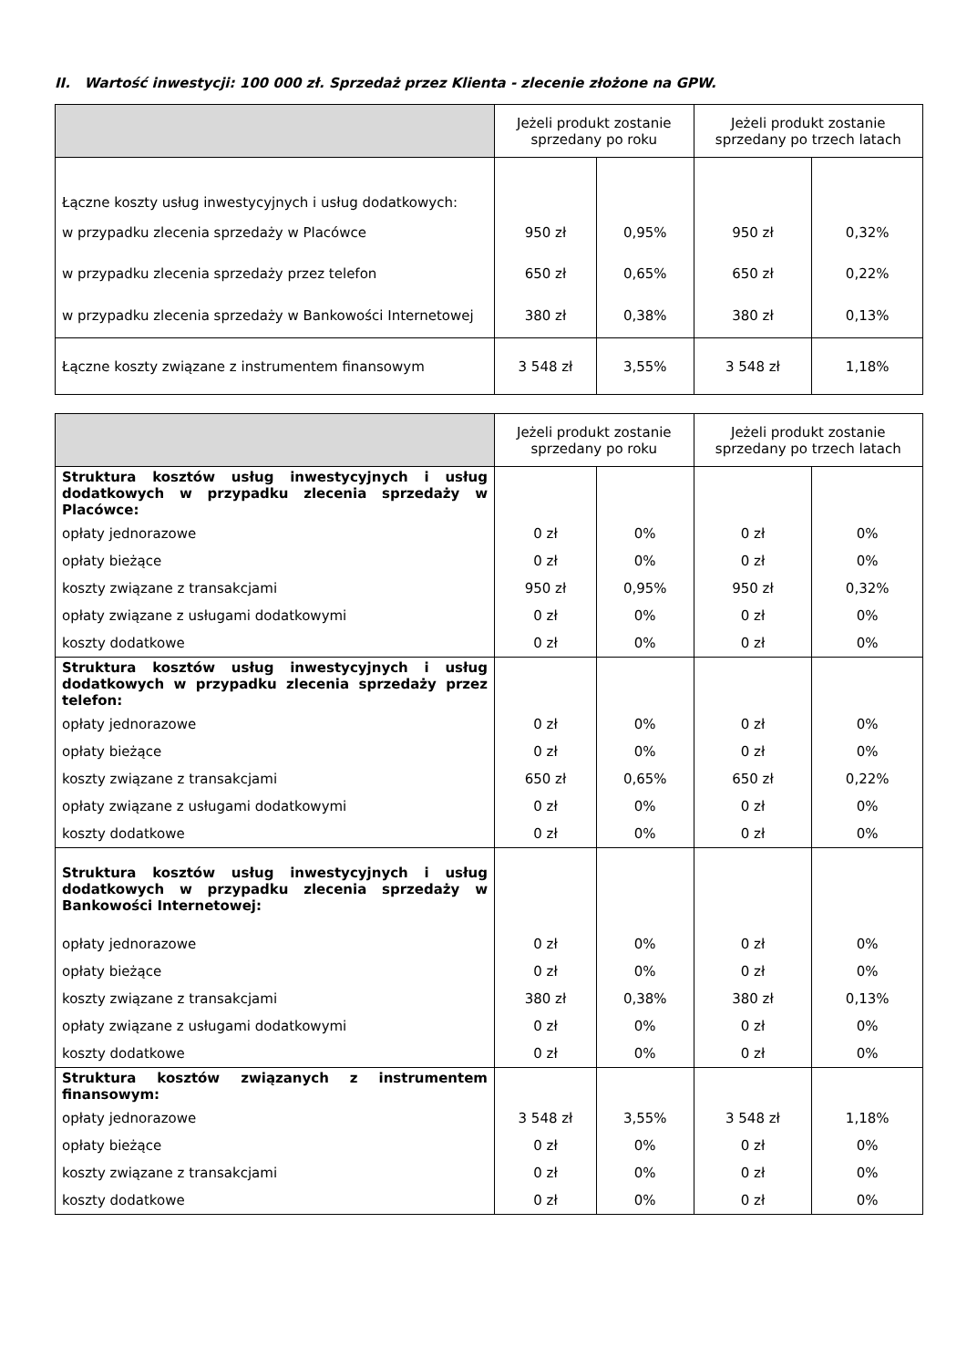II. Wartość inwestycji: 100 000 zł. Sprzedaż przez Klienta - zlecenie złożone na GPW.
| | Jeżeli produkt zostanie sprzedany po roku | | Jeżeli produkt zostanie sprzedany po trzech latach | |
| --- | --- | --- | --- | --- |
| Łączne koszty usług inwestycyjnych i usług dodatkowych: | | | | |
| w przypadku zlecenia sprzedaży w Placówce | 950 zł | 0,95% | 950 zł | 0,32% |
| w przypadku zlecenia sprzedaży przez telefon | 650 zł | 0,65% | 650 zł | 0,22% |
| w przypadku zlecenia sprzedaży w Bankowości Internetowej | 380 zł | 0,38% | 380 zł | 0,13% |
| Łączne koszty związane z instrumentem finansowym | 3 548 zł | 3,55% | 3 548 zł | 1,18% |
| | Jeżeli produkt zostanie sprzedany po roku | | Jeżeli produkt zostanie sprzedany po trzech latach | |
| --- | --- | --- | --- | --- |
| Struktura kosztów usług inwestycyjnych i usług dodatkowych w przypadku zlecenia sprzedaży w Placówce: | | | | |
| opłaty jednorazowe | 0 zł | 0% | 0 zł | 0% |
| opłaty bieżące | 0 zł | 0% | 0 zł | 0% |
| koszty związane z transakcjami | 950 zł | 0,95% | 950 zł | 0,32% |
| opłaty związane z usługami dodatkowymi | 0 zł | 0% | 0 zł | 0% |
| koszty dodatkowe | 0 zł | 0% | 0 zł | 0% |
| Struktura kosztów usług inwestycyjnych i usług dodatkowych w przypadku zlecenia sprzedaży przez telefon: | | | | |
| opłaty jednorazowe | 0 zł | 0% | 0 zł | 0% |
| opłaty bieżące | 0 zł | 0% | 0 zł | 0% |
| koszty związane z transakcjami | 650 zł | 0,65% | 650 zł | 0,22% |
| opłaty związane z usługami dodatkowymi | 0 zł | 0% | 0 zł | 0% |
| koszty dodatkowe | 0 zł | 0% | 0 zł | 0% |
| Struktura kosztów usług inwestycyjnych i usług dodatkowych w przypadku zlecenia sprzedaży w Bankowości Internetowej: | | | | |
| opłaty jednorazowe | 0 zł | 0% | 0 zł | 0% |
| opłaty bieżące | 0 zł | 0% | 0 zł | 0% |
| koszty związane z transakcjami | 380 zł | 0,38% | 380 zł | 0,13% |
| opłaty związane z usługami dodatkowymi | 0 zł | 0% | 0 zł | 0% |
| koszty dodatkowe | 0 zł | 0% | 0 zł | 0% |
| Struktura kosztów związanych z instrumentem finansowym: | | | | |
| opłaty jednorazowe | 3 548 zł | 3,55% | 3 548 zł | 1,18% |
| opłaty bieżące | 0 zł | 0% | 0 zł | 0% |
| koszty związane z transakcjami | 0 zł | 0% | 0 zł | 0% |
| koszty dodatkowe | 0 zł | 0% | 0 zł | 0% |